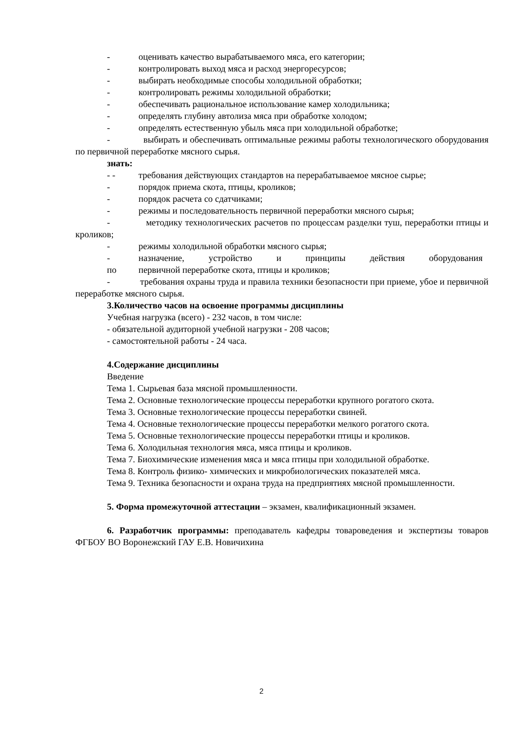- оценивать качество вырабатываемого мяса, его категории;
- контролировать выход мяса и расход энергоресурсов;
- выбирать необходимые способы холодильной обработки;
- контролировать режимы холодильной обработки;
- обеспечивать рациональное использование камер холодильника;
- определять глубину автолиза мяса при обработке холодом;
- определять естественную убыль мяса при холодильной обработке;
- выбирать и обеспечивать оптимальные режимы работы технологического оборудования по первичной переработке мясного сырья.
знать:
- - требования действующих стандартов на перерабатываемое мясное сырье;
- порядок приема скота, птицы, кроликов;
- порядок расчета со сдатчиками;
- режимы и последовательность первичной переработки мясного сырья;
- методику технологических расчетов по процессам разделки туш, переработки птицы и кроликов;
- режимы холодильной обработки мясного сырья;
- назначение, устройство и принципы действия оборудования
по первичной переработке скота, птицы и кроликов;
- требования охраны труда и правила техники безопасности при приеме, убое и первичной переработке мясного сырья.
3. Количество часов на освоение программы дисциплины
Учебная нагрузка (всего) - 232 часов, в том числе:
- обязательной аудиторной учебной нагрузки - 208 часов;
- самостоятельной работы - 24 часа.
4. Содержание дисциплины
Введение
Тема 1. Сырьевая база мясной промышленности.
Тема 2. Основные технологические процессы переработки крупного рогатого скота.
Тема 3. Основные технологические процессы переработки свиней.
Тема 4. Основные технологические процессы переработки мелкого рогатого скота.
Тема 5. Основные технологические процессы переработки птицы и кроликов.
Тема 6. Холодильная технология мяса, мяса птицы и кроликов.
Тема 7. Биохимические изменения мяса и мяса птицы при холодильной обработке.
Тема 8. Контроль физико- химических и микробиологических показателей мяса.
Тема 9. Техника безопасности и охрана труда на предприятиях мясной промышленности.
5. Форма промежуточной аттестации – экзамен, квалификационный экзамен.
6. Разработчик программы: преподаватель кафедры товароведения и экспертизы товаров ФГБОУ ВО Воронежский ГАУ Е.В. Новичихина
2